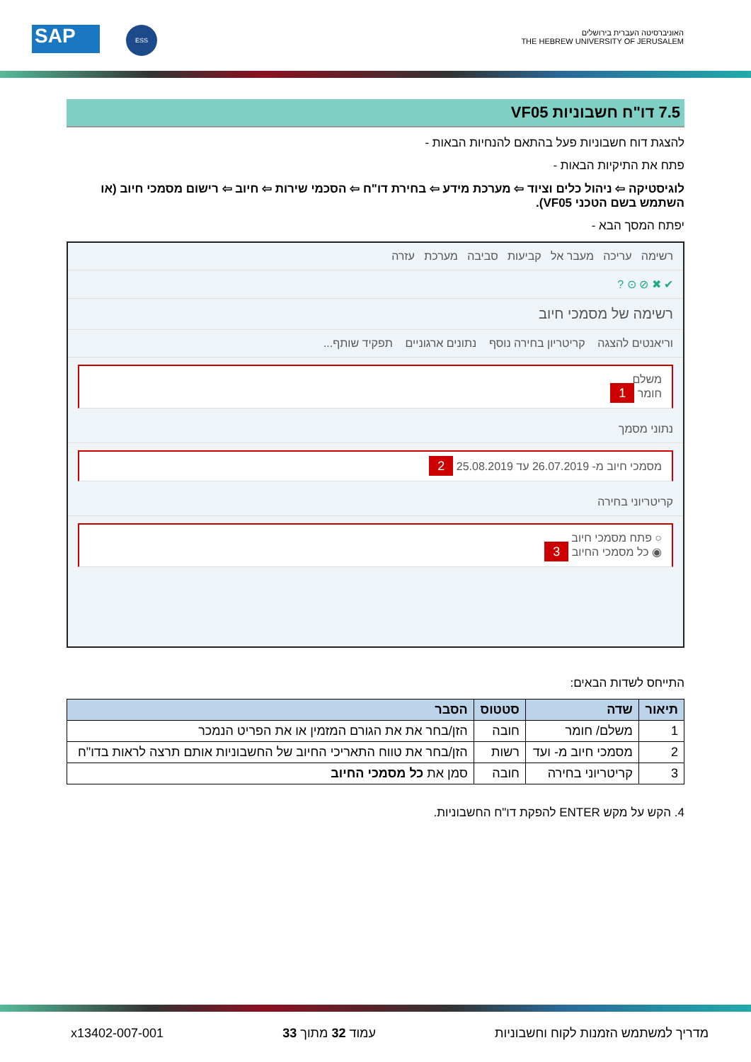האוניברסיטה העברית בירושלים
THE HEBREW UNIVERSITY OF JERUSALEM
SAP ESS
7.5 דו"ח חשבוניות VF05
להצגת דוח חשבוניות פעל בהתאם להנחיות הבאות -
פתח את התיקיות הבאות -
לוגיסטיקה ⇦ ניהול כלים וציוד ⇦ מערכת מידע ⇦ בחירת דו"ח ⇦ הסכמי שירות ⇦ חיוב ⇦ רישום מסמכי חיוב (או השתמש בשם הטכני VF05).
יפתח המסך הבא -
רשימה עריכה מעבר אל קביעות סביבה מערכת עזרה
✔ ✖ ⊘ ⊙ ?
רשימה של מסמכי חיוב
וריאנטים להצגה קריטריון בחירה נוסף נתונים ארגוניים תפקיד שותף...
משלם
חומר 1
נתוני מסמך
מסמכי חיוב מ- 26.07.2019 עד 25.08.2019 2
קריטריוני בחירה
○ פתח מסמכי חיוב
◉ כל מסמכי החיוב 3
התייחס לשדות הבאים:
| תיאור | שדה | סטטוס | הסבר |
| --- | --- | --- | --- |
| 1 | משלם/ חומר | חובה | הזן/בחר את את הגורם המזמין או את הפריט הנמכר |
| 2 | מסמכי חיוב מ- ועד | רשות | הזן/בחר את טווח התאריכי החיוב של החשבוניות אותם תרצה לראות בדו"ח |
| 3 | קריטריוני בחירה | חובה | סמן את כל מסמכי החיוב |
4. הקש על מקש ENTER להפקת דו"ח החשבוניות.
מדריך למשתמש הזמנות לקוח וחשבוניות עמוד 32 מתוך 33 x13402-007-001